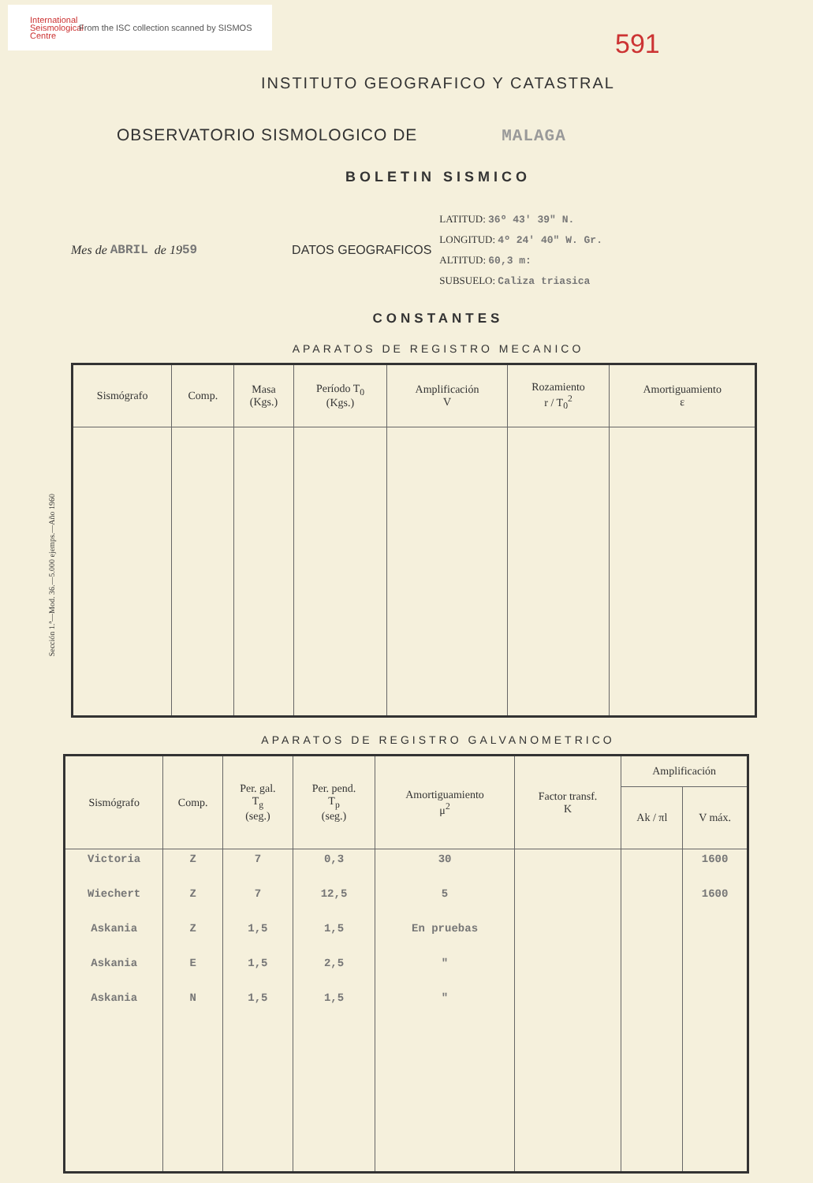International Seismological Centre
From the ISC collection scanned by SISMOS
591
INSTITUTO GEOGRAFICO Y CATASTRAL
OBSERVATORIO SISMOLOGICO DE MALAGA
BOLETIN SISMICO
Mes de ABRIL de 19 59 DATOS GEOGRAFICOS
LATITUD: 36º 43' 39" N.
LONGITUD: 4º 24' 40" W. Gr.
ALTITUD: 60,3 m:
SUBSUELO: Caliza triasica
CONSTANTES
APARATOS DE REGISTRO MECANICO
| Sismógrafo | Comp. | Masa (Kgs.) | Período T<sub>0</sub> (Kgs.) | Amplificación V | Rozamiento r / T<sub>0</sub><sup>2</sup> | Amortiguamiento ε |
| --- | --- | --- | --- | --- | --- | --- |
Sección 1.ª—Mod. 36.—5.000 ejemps.—Año 1960
APARATOS DE REGISTRO GALVANOMETRICO
| Sismógrafo | Comp. | Per. gal. T<sub>g</sub> (seg.) | Per. pend. T<sub>p</sub> (seg.) | Amortiguamiento μ<sup>2</sup> | Factor transf. K | Amplificación | |
| --- | --- | --- | --- | --- | --- | --- | --- |
| | | | | | | Ak / πl | V máx. |
| Victoria | Z | 7 | 0,3 | 30 | | | 1600 |
| Wiechert | Z | 7 | 12,5 | 5 | | | 1600 |
| Askania | Z | 1,5 | 1,5 | En pruebas | | | |
| Askania | E | 1,5 | 2,5 | " | | | |
| Askania | N | 1,5 | 1,5 | " | | | |